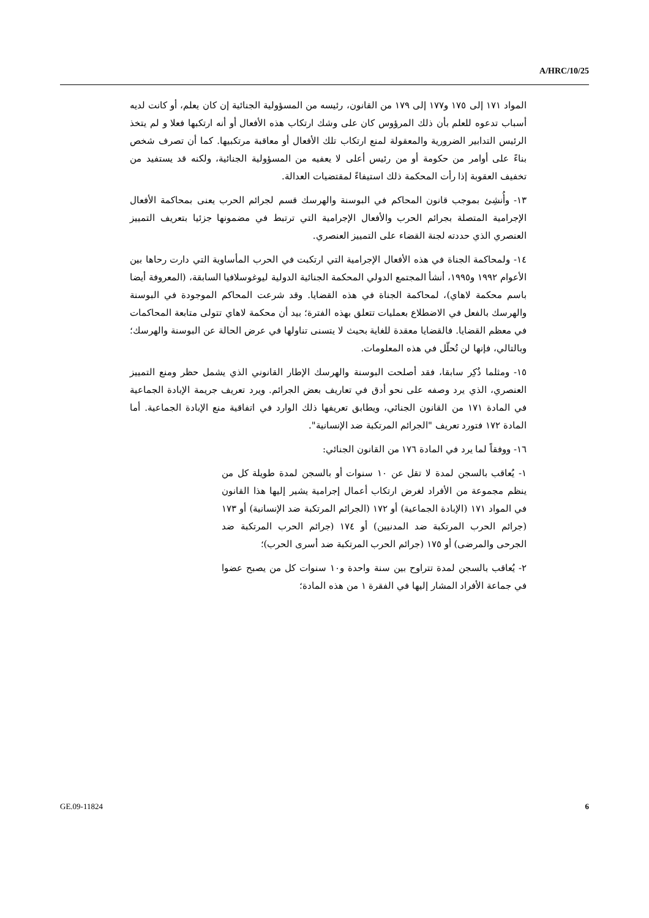A/HRC/10/25
المواد ١٧١ إلى ١٧٥ و١٧٧ إلى ١٧٩ من القانون، رئيسه من المسؤولية الجنائية إن كان يعلم، أو كانت لديه أسباب تدعوه للعلم بأن ذلك المرؤوس كان على وشك ارتكاب هذه الأفعال أو أنه ارتكبها فعلا و لم يتخذ الرئيس التدابير الضرورية والمعقولة لمنع ارتكاب تلك الأفعال أو معاقبة مرتكبيها. كما أن تصرف شخص بناءً على أوامر من حكومة أو من رئيس أعلى لا يعفيه من المسؤولية الجنائية، ولكنه قد يستفيد من تخفيف العقوبة إذا رأت المحكمة ذلك استيفاءً لمقتضيات العدالة.
١٣- وأُنشِئ بموجب قانون المحاكم في البوسنة والهرسك قسم لجرائم الحرب يعنى بمحاكمة الأفعال الإجرامية المتصلة بجرائم الحرب والأفعال الإجرامية التي ترتبط في مضمونها جزئيا بتعريف التمييز العنصري الذي حددته لجنة القضاء على التمييز العنصري.
١٤- ولمحاكمة الجناة في هذه الأفعال الإجرامية التي ارتكبت في الحرب المأساوية التي دارت رحاها بين الأعوام ١٩٩٢ و١٩٩٥، أنشأ المجتمع الدولي المحكمة الجنائية الدولية ليوغوسلافيا السابقة، (المعروفة أيضا باسم محكمة لاهاي)، لمحاكمة الجناة في هذه القضايا. وقد شرعت المحاكم الموجودة في البوسنة والهرسك بالفعل في الاضطلاع بعمليات تتعلق بهذه الفترة؛ بيد أن محكمة لاهاي تتولى متابعة المحاكمات في معظم القضايا. فالقضايا معقدة للغاية بحيث لا يتسنى تناولها في عرض الحالة عن البوسنة والهرسك؛ وبالتالي، فإنها لن تُحلّل في هذه المعلومات.
١٥- ومثلما ذُكِر سابقا، فقد أصلحت البوسنة والهرسك الإطار القانوني الذي يشمل حظر ومنع التمييز العنصري، الذي يرد وصفه على نحو أدق في تعاريف بعض الجرائم. ويرد تعريف جريمة الإبادة الجماعية في المادة ١٧١ من القانون الجنائي، ويطابق تعريفها ذلك الوارد في اتفاقية منع الإبادة الجماعية. أما المادة ١٧٢ فتورد تعريف "الجرائم المرتكبة ضد الإنسانية".
١٦- ووفقاً لما يرد في المادة ١٧٦ من القانون الجنائي:
١- يُعاقب بالسجن لمدة لا تقل عن ١٠ سنوات أو بالسجن لمدة طويلة كل من ينظم مجموعة من الأفراد لغرض ارتكاب أعمال إجرامية يشير إليها هذا القانون في المواد ١٧١ (الإبادة الجماعية) أو ١٧٢ (الجرائم المرتكبة ضد الإنسانية) أو ١٧٣ (جرائم الحرب المرتكبة ضد المدنيين) أو ١٧٤ (جرائم الحرب المرتكبة ضد الجرحى والمرضى) أو ١٧٥ (جرائم الحرب المرتكبة ضد أسرى الحرب)؛
٢- يُعاقب بالسجن لمدة تتراوح بين سنة واحدة و١٠ سنوات كل من يصبح عضوا في جماعة الأفراد المشار إليها في الفقرة ١ من هذه المادة؛
GE.09-11824 6